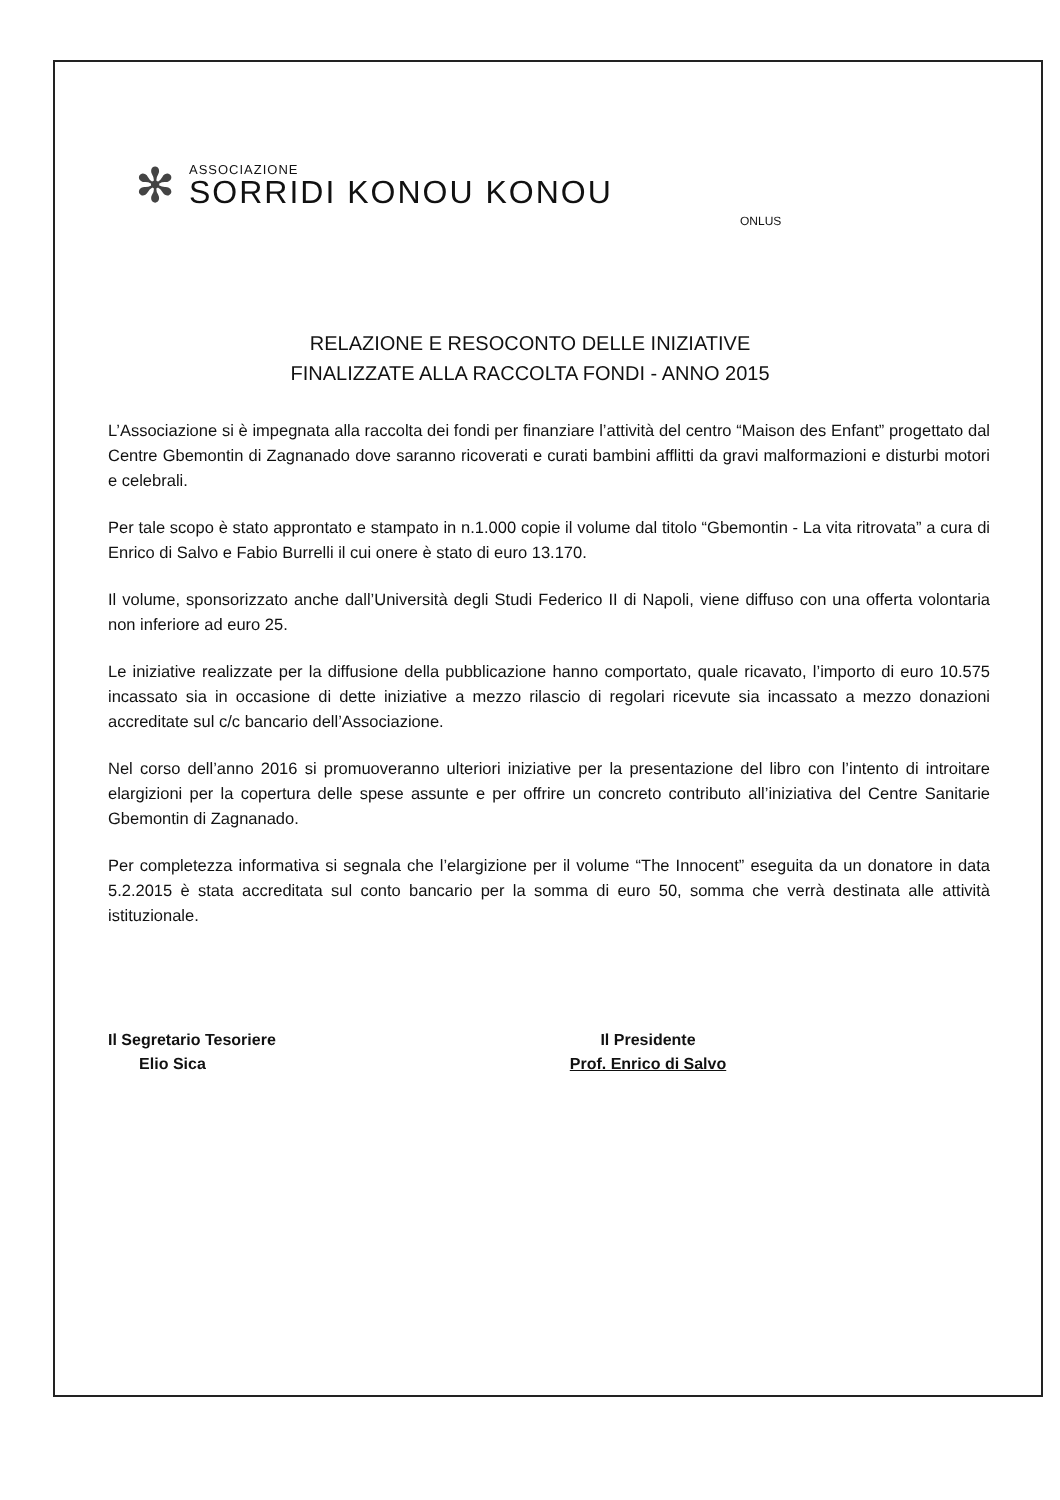✻
ASSOCIAZIONE
SORRIDI KONOU KONOU
ONLUS
RELAZIONE E RESOCONTO DELLE INIZIATIVE
FINALIZZATE ALLA RACCOLTA FONDI - ANNO 2015
L’Associazione si è impegnata alla raccolta dei fondi per finanziare l’attività del centro “Maison des Enfant” progettato dal Centre Gbemontin di Zagnanado dove saranno ricoverati e curati bambini afflitti da gravi malformazioni e disturbi motori e celebrali.
Per tale scopo è stato approntato e stampato in n.1.000 copie il volume dal titolo “Gbemontin - La vita ritrovata” a cura di Enrico di Salvo e Fabio Burrelli il cui onere è stato di euro 13.170.
Il volume, sponsorizzato anche dall’Università degli Studi Federico II di Napoli, viene diffuso con una offerta volontaria non inferiore ad euro 25.
Le iniziative realizzate per la diffusione della pubblicazione hanno comportato, quale ricavato, l’importo di euro 10.575 incassato sia in occasione di dette iniziative a mezzo rilascio di regolari ricevute sia incassato a mezzo donazioni accreditate sul c/c bancario dell’Associazione.
Nel corso dell’anno 2016 si promuoveranno ulteriori iniziative per la presentazione del libro con l’intento di introitare elargizioni per la copertura delle spese assunte e per offrire un concreto contributo all’iniziativa del Centre Sanitarie Gbemontin di Zagnanado.
Per completezza informativa si segnala che l’elargizione per il volume “The Innocent” eseguita da un donatore in data 5.2.2015 è stata accreditata sul conto bancario per la somma di euro 50, somma che verrà destinata alle attività istituzionale.
Il Segretario Tesoriere
Elio Sica
Il Presidente
Prof. Enrico di Salvo